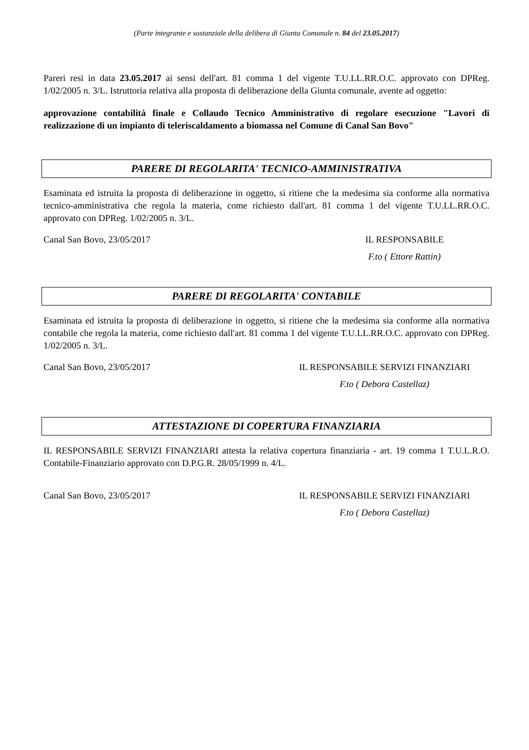(Parte integrante e sostanziale della delibera di Giunta Comunale n. 84 del 23.05.2017)
Pareri resi in data 23.05.2017 ai sensi dell'art. 81 comma 1 del vigente T.U.LL.RR.O.C. approvato con DPReg. 1/02/2005 n. 3/L. Istruttoria relativa alla proposta di deliberazione della Giunta comunale, avente ad oggetto:
approvazione contabilità finale e Collaudo Tecnico Amministrativo di regolare esecuzione "Lavori di realizzazione di un impianto di teleriscaldamento a biomassa nel Comune di Canal San Bovo"
PARERE DI REGOLARITA' TECNICO-AMMINISTRATIVA
Esaminata ed istruita la proposta di deliberazione in oggetto, si ritiene che la medesima sia conforme alla normativa tecnico-amministrativa che regola la materia, come richiesto dall'art. 81 comma 1 del vigente T.U.LL.RR.O.C. approvato con DPReg. 1/02/2005 n. 3/L.
Canal San Bovo, 23/05/2017 IL RESPONSABILE
F.to ( Ettore Rattin)
PARERE DI REGOLARITA' CONTABILE
Esaminata ed istruita la proposta di deliberazione in oggetto, si ritiene che la medesima sia conforme alla normativa contabile che regola la materia, come richiesto dall'art. 81 comma 1 del vigente T.U.LL.RR.O.C. approvato con DPReg. 1/02/2005 n. 3/L.
Canal San Bovo, 23/05/2017 IL RESPONSABILE SERVIZI FINANZIARI
F.to ( Debora Castellaz)
ATTESTAZIONE DI COPERTURA FINANZIARIA
IL RESPONSABILE SERVIZI FINANZIARI attesta la relativa copertura finanziaria - art. 19 comma 1 T.U.L.R.O. Contabile-Finanziario approvato con D.P.G.R. 28/05/1999 n. 4/L.
Canal San Bovo, 23/05/2017 IL RESPONSABILE SERVIZI FINANZIARI
F.to ( Debora Castellaz)